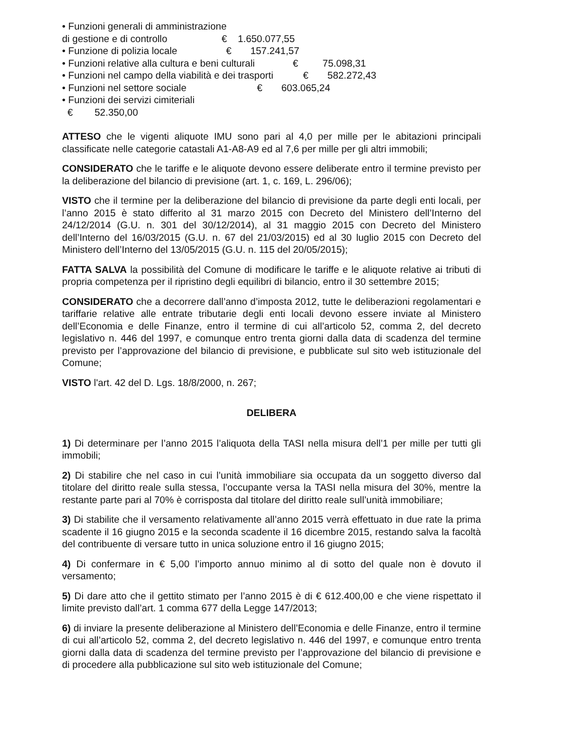• Funzioni generali di amministrazione
di gestione e di controllo € 1.650.077,55
• Funzione di polizia locale € 157.241,57
• Funzioni relative alla cultura e beni culturali € 75.098,31
• Funzioni nel campo della viabilità e dei trasporti € 582.272,43
• Funzioni nel settore sociale € 603.065,24
• Funzioni dei servizi cimiteriali
€ 52.350,00
ATTESO che le vigenti aliquote IMU sono pari al 4,0 per mille per le abitazioni principali classificate nelle categorie catastali A1-A8-A9 ed al 7,6 per mille per gli altri immobili;
CONSIDERATO che le tariffe e le aliquote devono essere deliberate entro il termine previsto per la deliberazione del bilancio di previsione (art. 1, c. 169, L. 296/06);
VISTO che il termine per la deliberazione del bilancio di previsione da parte degli enti locali, per l’anno 2015 è stato differito al 31 marzo 2015 con Decreto del Ministero dell’Interno del 24/12/2014 (G.U. n. 301 del 30/12/2014), al 31 maggio 2015 con Decreto del Ministero dell’Interno del 16/03/2015 (G.U. n. 67 del 21/03/2015) ed al 30 luglio 2015 con Decreto del Ministero dell’Interno del 13/05/2015 (G.U. n. 115 del 20/05/2015);
FATTA SALVA la possibilità del Comune di modificare le tariffe e le aliquote relative ai tributi di propria competenza per il ripristino degli equilibri di bilancio, entro il 30 settembre 2015;
CONSIDERATO che a decorrere dall’anno d’imposta 2012, tutte le deliberazioni regolamentari e tariffarie relative alle entrate tributarie degli enti locali devono essere inviate al Ministero dell’Economia e delle Finanze, entro il termine di cui all’articolo 52, comma 2, del decreto legislativo n. 446 del 1997, e comunque entro trenta giorni dalla data di scadenza del termine previsto per l’approvazione del bilancio di previsione, e pubblicate sul sito web istituzionale del Comune;
VISTO l'art. 42 del D. Lgs. 18/8/2000, n. 267;
DELIBERA
1) Di determinare per l’anno 2015 l’aliquota della TASI nella misura dell’1 per mille per tutti gli immobili;
2) Di stabilire che nel caso in cui l’unità immobiliare sia occupata da un soggetto diverso dal titolare del diritto reale sulla stessa, l’occupante versa la TASI nella misura del 30%, mentre la restante parte pari al 70% è corrisposta dal titolare del diritto reale sull’unità immobiliare;
3) Di stabilite che il versamento relativamente all’anno 2015 verrà effettuato in due rate la prima scadente il 16 giugno 2015 e la seconda scadente il 16 dicembre 2015, restando salva la facoltà del contribuente di versare tutto in unica soluzione entro il 16 giugno 2015;
4) Di confermare in € 5,00 l’importo annuo minimo al di sotto del quale non è dovuto il versamento;
5) Di dare atto che il gettito stimato per l’anno 2015 è di € 612.400,00 e che viene rispettato il limite previsto dall’art. 1 comma 677 della Legge 147/2013;
6) di inviare la presente deliberazione al Ministero dell’Economia e delle Finanze, entro il termine di cui all’articolo 52, comma 2, del decreto legislativo n. 446 del 1997, e comunque entro trenta giorni dalla data di scadenza del termine previsto per l’approvazione del bilancio di previsione e di procedere alla pubblicazione sul sito web istituzionale del Comune;